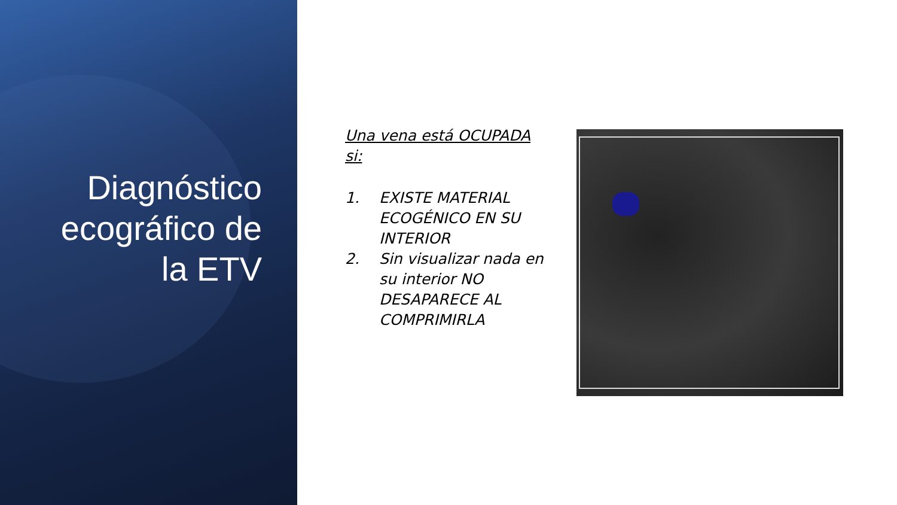Diagnóstico ecográfico de la ETV
Una vena está OCUPADA si:
1. EXISTE MATERIAL ECOGÉNICO EN SU INTERIOR
2. Sin visualizar nada en su interior NO DESAPARECE AL COMPRIMIRLA